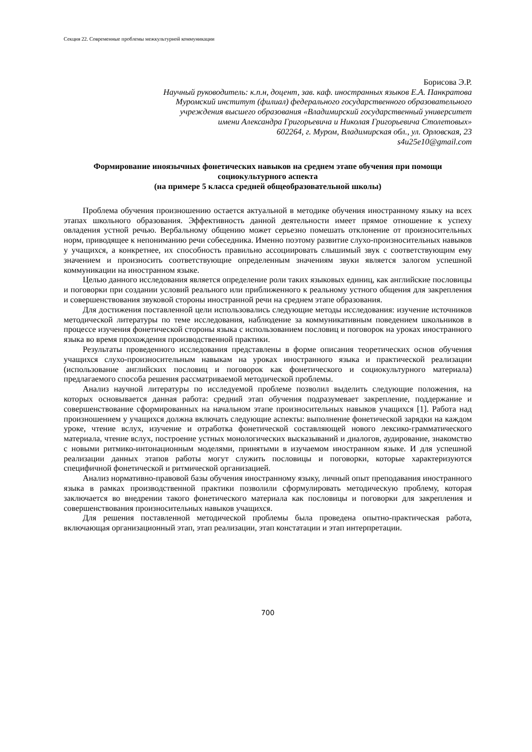Секция 22. Современные проблемы межкультурной коммуникации
Борисова Э.Р.
Научный руководитель: к.п.н, доцент, зав. каф. иностранных языков Е.А. Панкратова
Муромский институт (филиал) федерального государственного образовательного
учреждения высшего образования «Владимирский государственный университет
имени Александра Григорьевича и Николая Григорьевича Столетовых»
602264, г. Муром, Владимирская обл., ул. Орловская, 23
s4u25e10@gmail.com
Формирование иноязычных фонетических навыков на среднем этапе обучения при помощи социокультурного аспекта
(на примере 5 класса средней общеобразовательной школы)
Проблема обучения произношению остается актуальной в методике обучения иностранному языку на всех этапах школьного образования. Эффективность данной деятельности имеет прямое отношение к успеху овладения устной речью. Вербальному общению может серьезно помешать отклонение от произносительных норм, приводящее к непониманию речи собеседника. Именно поэтому развитие слухо-произносительных навыков у учащихся, а конкретнее, их способность правильно ассоциировать слышимый звук с соответствующим ему значением и произносить соответствующие определенным значениям звуки является залогом успешной коммуникации на иностранном языке.
Целью данного исследования является определение роли таких языковых единиц, как английские пословицы и поговорки при создании условий реального или приближенного к реальному устного общения для закрепления и совершенствования звуковой стороны иностранной речи на среднем этапе образования.
Для достижения поставленной цели использовались следующие методы исследования: изучение источников методической литературы по теме исследования, наблюдение за коммуникативным поведением школьников в процессе изучения фонетической стороны языка с использованием пословиц и поговорок на уроках иностранного языка во время прохождения производственной практики.
Результаты проведенного исследования представлены в форме описания теоретических основ обучения учащихся слухо-произносительным навыкам на уроках иностранного языка и практической реализации (использование английских пословиц и поговорок как фонетического и социокультурного материала) предлагаемого способа решения рассматриваемой методической проблемы.
Анализ научной литературы по исследуемой проблеме позволил выделить следующие положения, на которых основывается данная работа: средний этап обучения подразумевает закрепление, поддержание и совершенствование сформированных на начальном этапе произносительных навыков учащихся [1]. Работа над произношением у учащихся должна включать следующие аспекты: выполнение фонетической зарядки на каждом уроке, чтение вслух, изучение и отработка фонетической составляющей нового лексико-грамматического материала, чтение вслух, построение устных монологических высказываний и диалогов, аудирование, знакомство с новыми ритмико-интонационным моделями, принятыми в изучаемом иностранном языке. И для успешной реализации данных этапов работы могут служить пословицы и поговорки, которые характеризуются специфичной фонетической и ритмической организацией.
Анализ нормативно-правовой базы обучения иностранному языку, личный опыт преподавания иностранного языка в рамках производственной практики позволили сформулировать методическую проблему, которая заключается во внедрении такого фонетического материала как пословицы и поговорки для закрепления и совершенствования произносительных навыков учащихся.
Для решения поставленной методической проблемы была проведена опытно-практическая работа, включающая организационный этап, этап реализации, этап констатации и этап интерпретации.
700